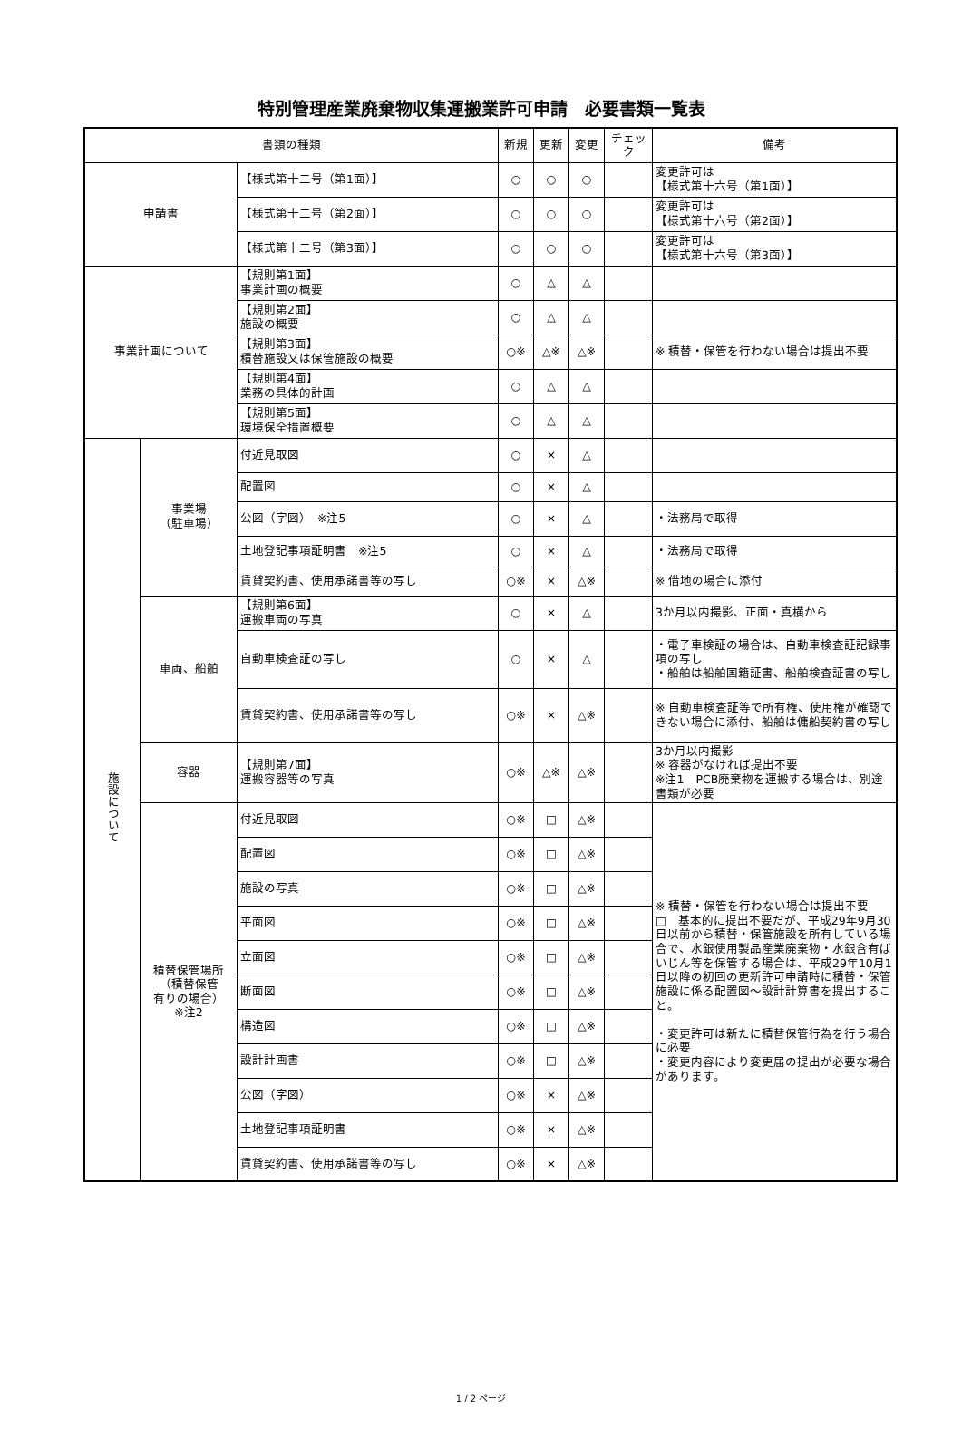特別管理産業廃棄物収集運搬業許可申請　必要書類一覧表
| 書類の種類 | | | 新規 | 更新 | 変更 | チェック | 備考 |
| --- | --- | --- | --- | --- | --- | --- | --- |
| 申請書 | | 【様式第十二号（第1面）】 | ○ | ○ | ○ | | 変更許可は 【様式第十六号（第1面）】 |
| | | 【様式第十二号（第2面）】 | ○ | ○ | ○ | | 変更許可は 【様式第十六号（第2面）】 |
| | | 【様式第十二号（第3面）】 | ○ | ○ | ○ | | 変更許可は 【様式第十六号（第3面）】 |
| 事業計画について | | 【規則第1面】 事業計画の概要 | ○ | △ | △ | | |
| | | 【規則第2面】 施設の概要 | ○ | △ | △ | | |
| | | 【規則第3面】 積替施設又は保管施設の概要 | ○※ | △※ | △※ | | ※ 積替・保管を行わない場合は提出不要 |
| | | 【規則第4面】 業務の具体的計画 | ○ | △ | △ | | |
| | | 【規則第5面】 環境保全措置概要 | ○ | △ | △ | | |
| 施設について | 事業場 （駐車場） | 付近見取図 | ○ | × | △ | | |
| | | 配置図 | ○ | × | △ | | |
| | | 公図（字図） ※注5 | ○ | × | △ | | ・法務局で取得 |
| | | 土地登記事項証明書 ※注5 | ○ | × | △ | | ・法務局で取得 |
| | | 賃貸契約書、使用承諾書等の写し | ○※ | × | △※ | | ※ 借地の場合に添付 |
| | 車両、船舶 | 【規則第6面】 運搬車両の写真 | ○ | × | △ | | 3か月以内撮影、正面・真横から |
| | | 自動車検査証の写し | ○ | × | △ | | ・電子車検証の場合は、自動車検査証記録事項の写し ・船舶は船舶国籍証書、船舶検査証書の写し |
| | | 賃貸契約書、使用承諾書等の写し | ○※ | × | △※ | | ※ 自動車検査証等で所有権、使用権が確認できない場合に添付、船舶は傭船契約書の写し |
| | 容器 | 【規則第7面】 運搬容器等の写真 | ○※ | △※ | △※ | | 3か月以内撮影 ※ 容器がなければ提出不要 ※注1 PCB廃棄物を運搬する場合は、別途書類が必要 |
| | 積替保管場所 （積替保管 有りの場合） ※注2 | 付近見取図 | ○※ | □ | △※ | | ※ 積替・保管を行わない場合は提出不要 □ 基本的に提出不要だが、平成29年9月30日以前から積替・保管施設を所有している場合で、水銀使用製品産業廃棄物・水銀含有ばいじん等を保管する場合は、平成29年10月1日以降の初回の更新許可申請時に積替・保管施設に係る配置図～設計計算書を提出すること。 ・変更許可は新たに積替保管行為を行う場合に必要 ・変更内容により変更届の提出が必要な場合があります。 |
| | | 配置図 | ○※ | □ | △※ | | |
| | | 施設の写真 | ○※ | □ | △※ | | |
| | | 平面図 | ○※ | □ | △※ | | |
| | | 立面図 | ○※ | □ | △※ | | |
| | | 断面図 | ○※ | □ | △※ | | |
| | | 構造図 | ○※ | □ | △※ | | |
| | | 設計計画書 | ○※ | □ | △※ | | |
| | | 公図（字図） | ○※ | × | △※ | | |
| | | 土地登記事項証明書 | ○※ | × | △※ | | |
| | | 賃貸契約書、使用承諾書等の写し | ○※ | × | △※ | | |
1 / 2 ページ